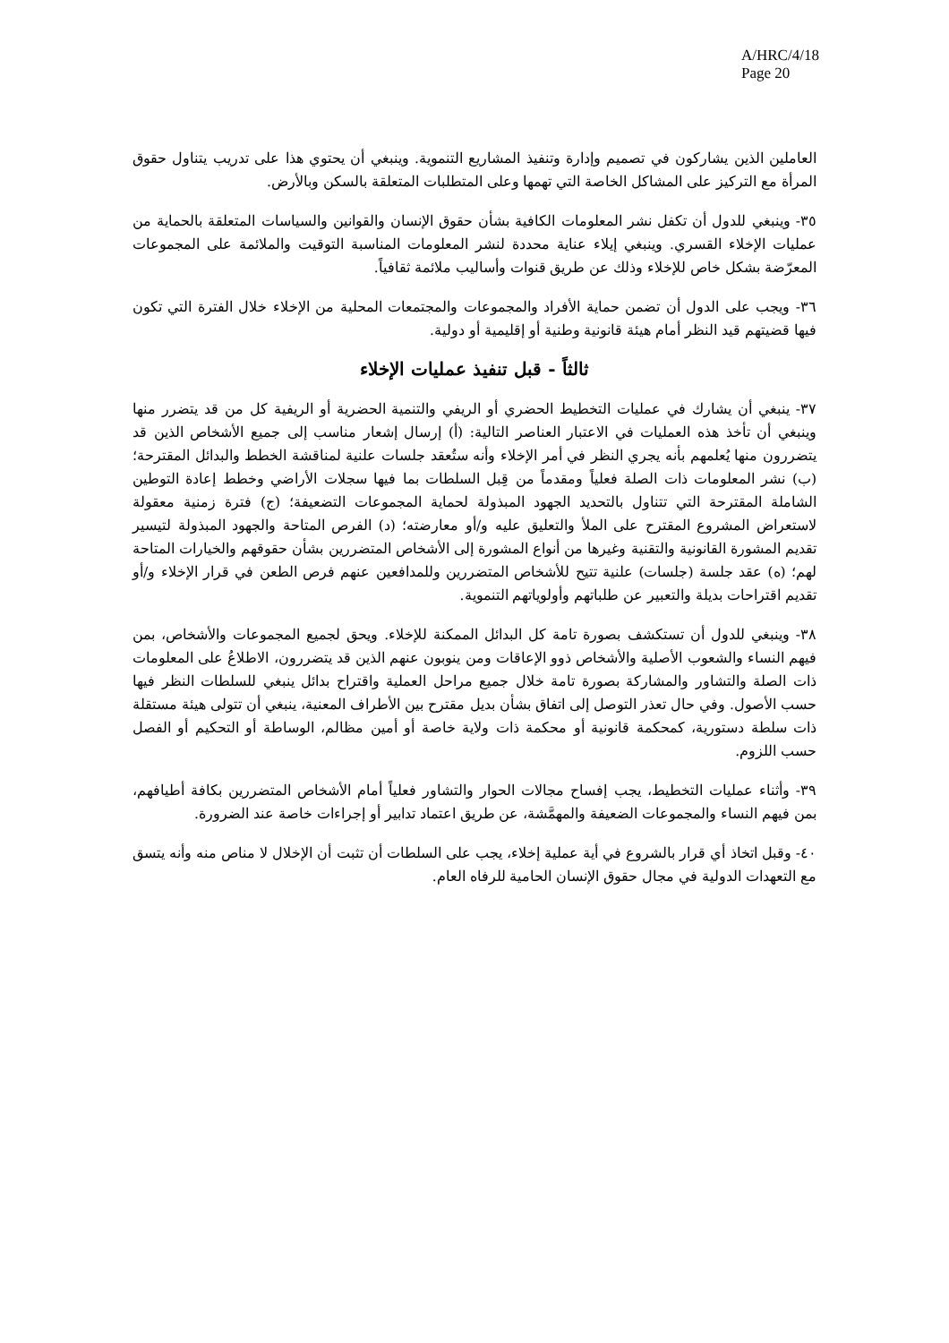A/HRC/4/18
Page 20
العاملين الذين يشاركون في تصميم وإدارة وتنفيذ المشاريع التنموية. وينبغي أن يحتوي هذا على تدريب يتناول حقوق المرأة مع التركيز على المشاكل الخاصة التي تهمها وعلى المتطلبات المتعلقة بالسكن وبالأرض.
٣٥- وينبغي للدول أن تكفل نشر المعلومات الكافية بشأن حقوق الإنسان والقوانين والسياسات المتعلقة بالحماية من عمليات الإخلاء القسري. وينبغي إيلاء عناية محددة لنشر المعلومات المناسبة التوقيت والملائمة على المجموعات المعرّضة بشكل خاص للإخلاء وذلك عن طريق قنوات وأساليب ملائمة ثقافياً.
٣٦- ويجب على الدول أن تضمن حماية الأفراد والمجموعات والمجتمعات المحلية من الإخلاء خلال الفترة التي تكون فيها قضيتهم قيد النظر أمام هيئة قانونية وطنية أو إقليمية أو دولية.
ثالثاً - قبل تنفيذ عمليات الإخلاء
٣٧- ينبغي أن يشارك في عمليات التخطيط الحضري أو الريفي والتنمية الحضرية أو الريفية كل من قد يتضرر منها وينبغي أن تأخذ هذه العمليات في الاعتبار العناصر التالية: (أ) إرسال إشعار مناسب إلى جميع الأشخاص الذين قد يتضررون منها يُعلمهم بأنه يجري النظر في أمر الإخلاء وأنه ستُعقد جلسات علنية لمناقشة الخطط والبدائل المقترحة؛ (ب) نشر المعلومات ذات الصلة فعلياً ومقدماً من قِبل السلطات بما فيها سجلات الأراضي وخطط إعادة التوطين الشاملة المقترحة التي تتناول بالتحديد الجهود المبذولة لحماية المجموعات التضعيفة؛ (ج) فترة زمنية معقولة لاستعراض المشروع المقترح على الملأ والتعليق عليه و/أو معارضته؛ (د) الفرص المتاحة والجهود المبذولة لتيسير تقديم المشورة القانونية والتقنية وغيرها من أنواع المشورة إلى الأشخاص المتضررين بشأن حقوقهم والخيارات المتاحة لهم؛ (ه) عقد جلسة (جلسات) علنية تتيح للأشخاص المتضررين وللمدافعين عنهم فرص الطعن في قرار الإخلاء و/أو تقديم اقتراحات بديلة والتعبير عن طلباتهم وأولوياتهم التنموية.
٣٨- وينبغي للدول أن تستكشف بصورة تامة كل البدائل الممكنة للإخلاء. ويحق لجميع المجموعات والأشخاص، بمن فيهم النساء والشعوب الأصلية والأشخاص ذوو الإعاقات ومن ينوبون عنهم الذين قد يتضررون، الاطلاعُ على المعلومات ذات الصلة والتشاور والمشاركة بصورة تامة خلال جميع مراحل العملية واقتراح بدائل ينبغي للسلطات النظر فيها حسب الأصول. وفي حال تعذر التوصل إلى اتفاق بشأن بديل مقترح بين الأطراف المعنية، ينبغي أن تتولى هيئة مستقلة ذات سلطة دستورية، كمحكمة قانونية أو محكمة ذات ولاية خاصة أو أمين مظالم، الوساطة أو التحكيم أو الفصل حسب اللزوم.
٣٩- وأثناء عمليات التخطيط، يجب إفساح مجالات الحوار والتشاور فعلياً أمام الأشخاص المتضررين بكافة أطيافهم، بمن فيهم النساء والمجموعات الضعيفة والمهمَّشة، عن طريق اعتماد تدابير أو إجراءات خاصة عند الضرورة.
٤٠- وقبل اتخاذ أي قرار بالشروع في أية عملية إخلاء، يجب على السلطات أن تثبت أن الإخلال لا مناص منه وأنه يتسق مع التعهدات الدولية في مجال حقوق الإنسان الحامية للرفاه العام.